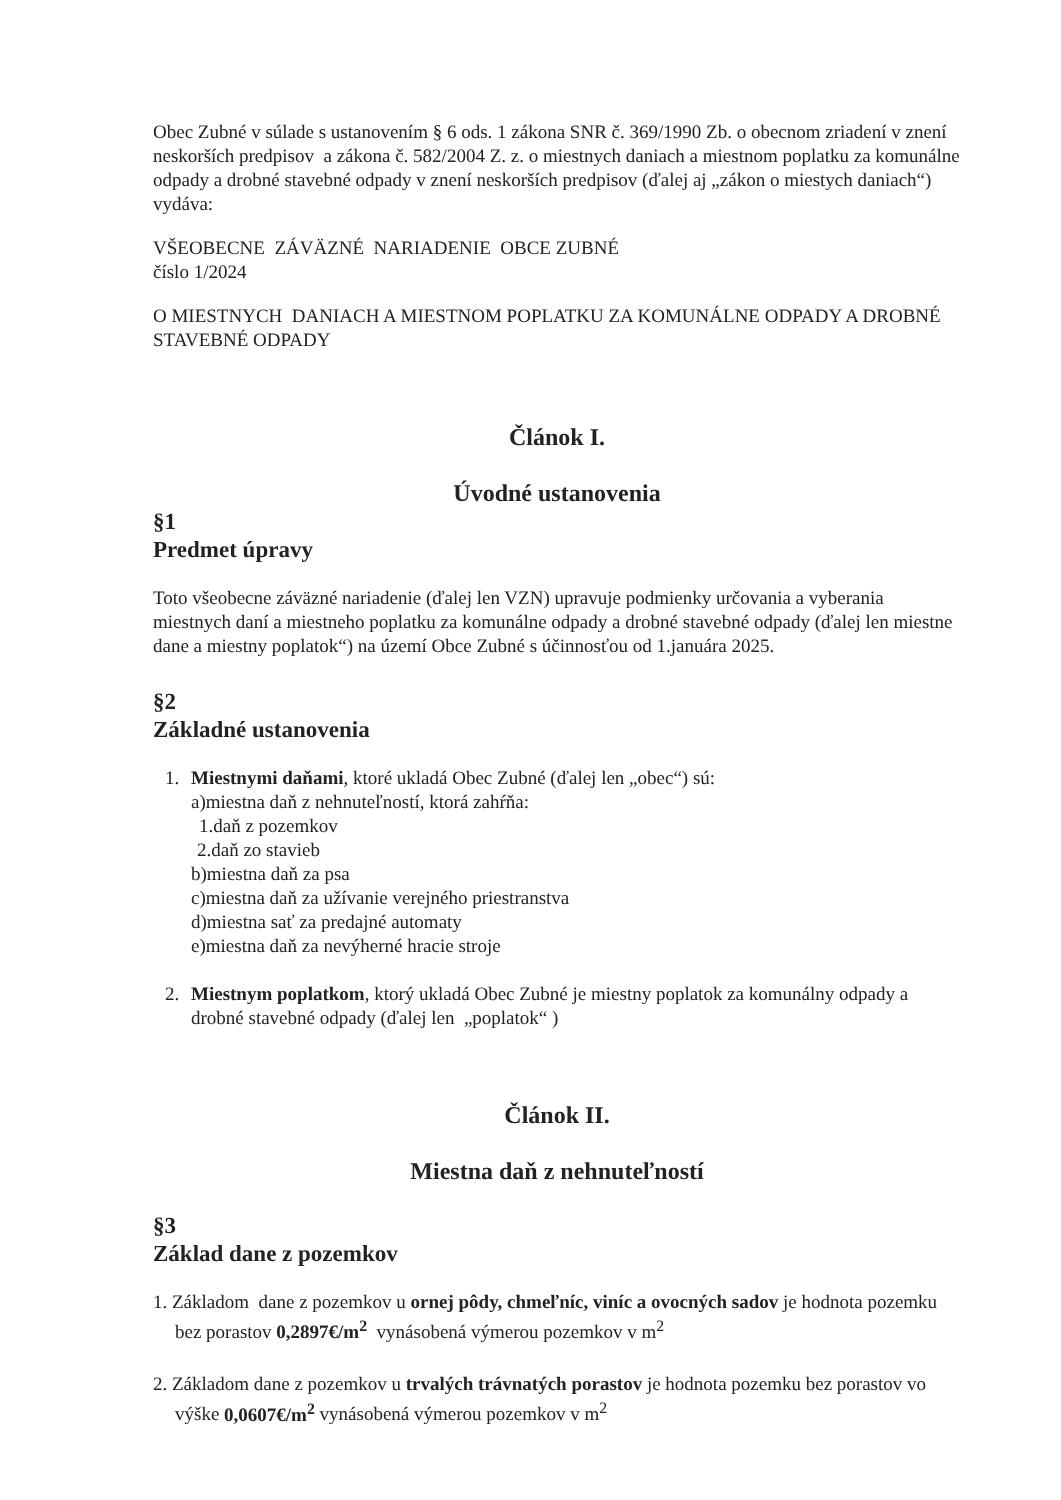Obec Zubné v súlade s ustanovením § 6 ods. 1 zákona SNR č. 369/1990 Zb. o obecnom zriadení v znení neskorších predpisov a zákona č. 582/2004 Z. z. o miestnych daniach a miestnom poplatku za komunálne odpady a drobné stavebné odpady v znení neskorších predpisov (ďalej aj „zákon o miestych daniach“) vydáva:
VŠEOBECNE ZÁVÄZNÉ NARIADENIE OBCE ZUBNÉ
číslo 1/2024
O MIESTNYCH DANIACH A MIESTNOM POPLATKU ZA KOMUNÁLNE ODPADY A DROBNÉ STAVEBNÉ ODPADY
Článok I.
Úvodné ustanovenia
§1
Predmet úpravy
Toto všeobecne záväzné nariadenie (ďalej len VZN) upravuje podmienky určovania a vyberania miestnych daní a miestneho poplatku za komunálne odpady a drobné stavebné odpady (ďalej len miestne dane a miestny poplatok“) na území Obce Zubné s účinnosťou od 1.januára 2025.
§2
Základné ustanovenia
1. Miestnymi daňami, ktoré ukladá Obec Zubné (ďalej len „obec“) sú:
a)miestna daň z nehnuteľností, ktorá zahŕňa:
1.daň z pozemkov
2.daň zo stavieb
b)miestna daň za psa
c)miestna daň za užívanie verejného priestranstva
d)miestna sať za predajné automaty
e)miestna daň za nevýherné hracie stroje
2. Miestnym poplatkom, ktorý ukladá Obec Zubné je miestny poplatok za komunálny odpady a drobné stavebné odpady (ďalej len „poplatok“ )
Článok II.
Miestna daň z nehnuteľností
§3
Základ dane z pozemkov
1. Základom dane z pozemkov u ornej pôdy, chmeľníc, viníc a ovocných sadov je hodnota pozemku bez porastov 0,2897€/m<sup>2</sup> vynásobená výmerou pozemkov v m<sup>2</sup>
2. Základom dane z pozemkov u trvalých trávnatých porastov je hodnota pozemku bez porastov vo výške 0,0607€/m<sup>2</sup> vynásobená výmerou pozemkov v m<sup>2</sup>